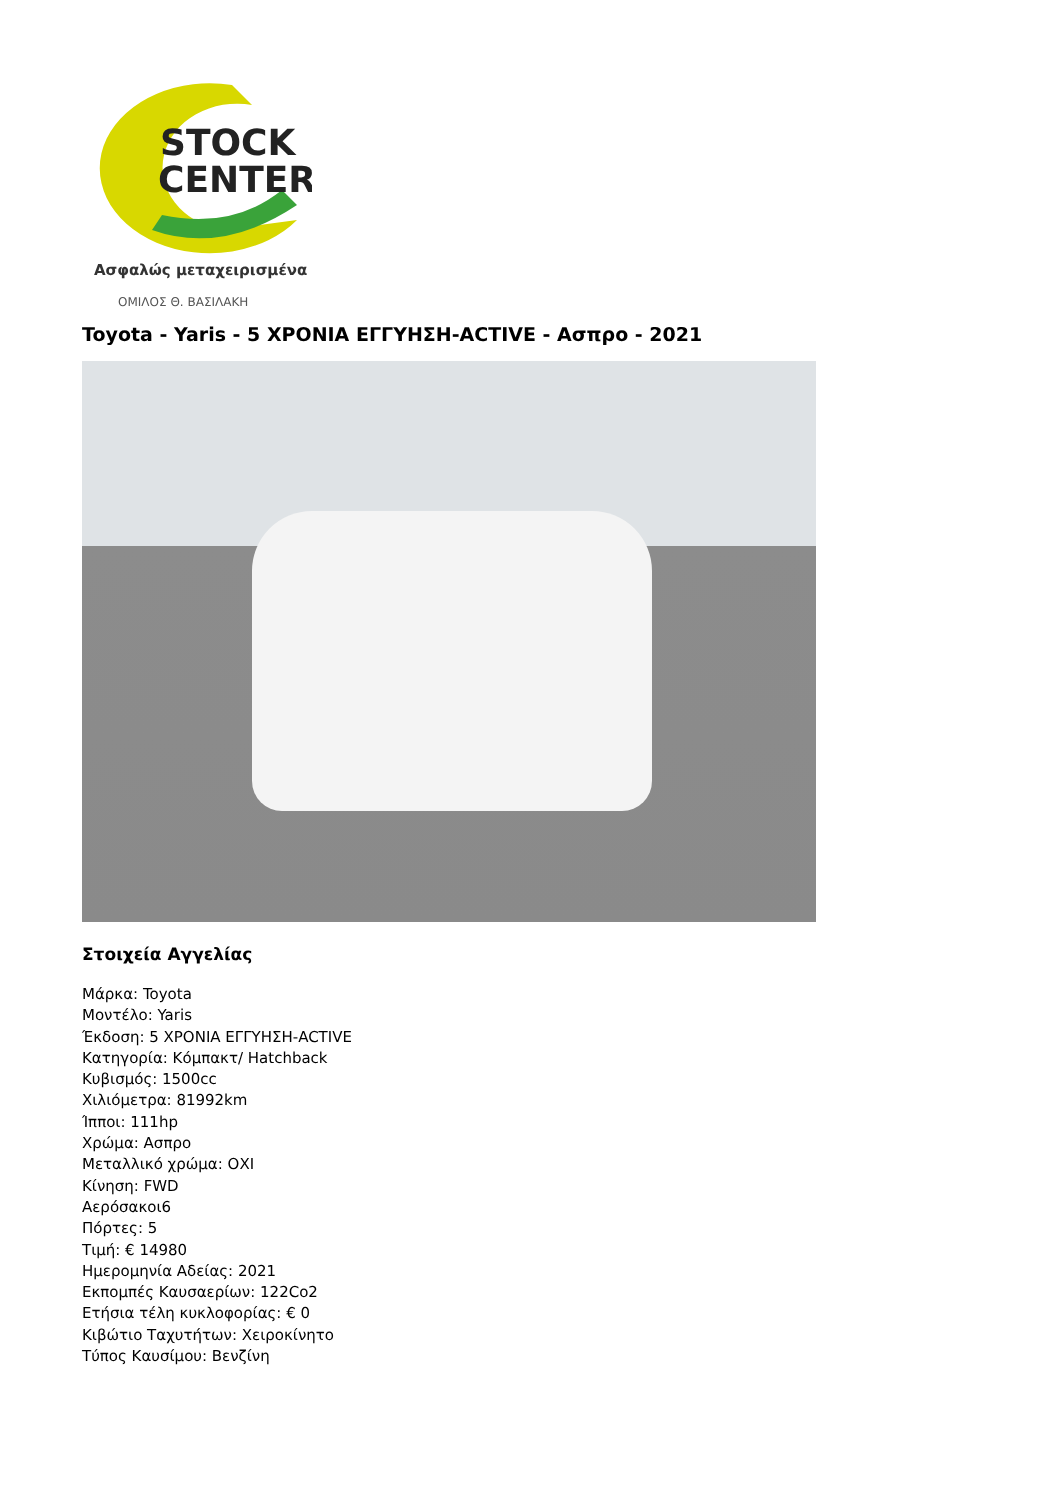STOCK
CENTER
Ασφαλώς μεταχειρισμένα
ΟΜΙΛΟΣ Θ. ΒΑΣΙΛΑΚΗ
Toyota - Yaris - 5 ΧΡΟΝΙΑ ΕΓΓΥΗΣΗ-ACTIVE - Ασπρο - 2021
Στοιχεία Αγγελίας
Μάρκα: Toyota
Μοντέλο: Yaris
Έκδοση: 5 ΧΡΟΝΙΑ ΕΓΓΥΗΣΗ-ACTIVE
Κατηγορία: Κόμπακτ/ Hatchback
Κυβισμός: 1500cc
Χιλιόμετρα: 81992km
Ίπποι: 111hp
Χρώμα: Ασπρο
Μεταλλικό χρώμα: ΟΧΙ
Κίνηση: FWD
Αερόσακοι6
Πόρτες: 5
Τιμή: € 14980
Ημερομηνία Αδείας: 2021
Εκπομπές Καυσαερίων: 122Co2
Ετήσια τέλη κυκλοφορίας: € 0
Κιβώτιο Ταχυτήτων: Χειροκίνητο
Τύπος Καυσίμου: Βενζίνη